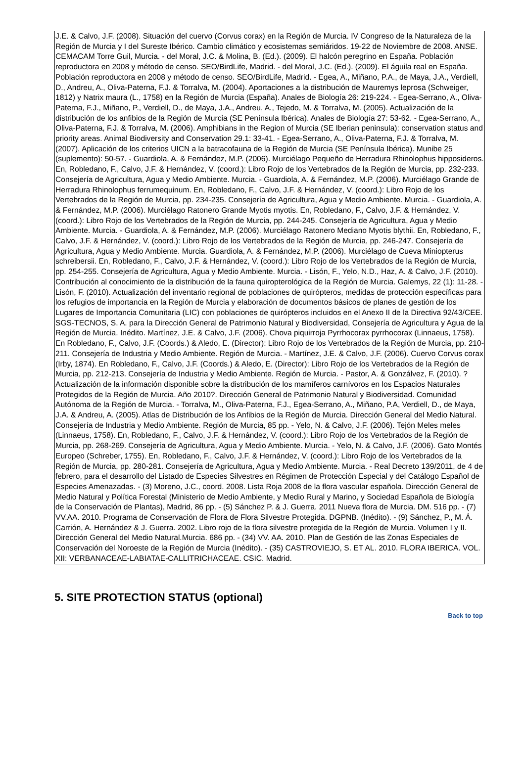J.E. & Calvo, J.F. (2008). Situación del cuervo (Corvus corax) en la Región de Murcia. IV Congreso de la Naturaleza de la Región de Murcia y I del Sureste Ibérico. Cambio climático y ecosistemas semiáridos. 19-22 de Noviembre de 2008. ANSE. CEMACAM Torre Guil, Murcia. - del Moral, J.C. & Molina, B. (Ed.). (2009). El halcón peregrino en España. Población reproductora en 2008 y método de censo. SEO/BirdLife, Madrid. - del Moral, J.C. (Ed.). (2009). El águila real en España. Población reproductora en 2008 y método de censo. SEO/BirdLife, Madrid. - Egea, A., Miñano, P.A., de Maya, J.A., Verdiell, D., Andreu, A., Oliva-Paterna, F.J. & Torralva, M. (2004). Aportaciones a la distribución de Mauremys leprosa (Schweiger, 1812) y Natrix maura (L., 1758) en la Región de Murcia (España). Anales de Biología 26: 219-224. - Egea-Serrano, A., Oliva-Paterna, F.J., Miñano, P., Verdiell, D., de Maya, J.A., Andreu, A., Tejedo, M. & Torralva, M. (2005). Actualización de la distribución de los anfibios de la Región de Murcia (SE Península Ibérica). Anales de Biología 27: 53-62. - Egea-Serrano, A., Oliva-Paterna, F.J. & Torralva, M. (2006). Amphibians in the Region of Murcia (SE Iberian peninsula): conservation status and priority areas. Animal Biodiversity and Conservation 29.1: 33-41. - Egea-Serrano, A., Oliva-Paterna, F.J. & Torralva, M. (2007). Aplicación de los criterios UICN a la batracofauna de la Región de Murcia (SE Península Ibérica). Munibe 25 (suplemento): 50-57. - Guardiola, A. & Fernández, M.P. (2006). Murciélago Pequeño de Herradura Rhinolophus hipposideros. En, Robledano, F., Calvo, J.F. & Hernández, V. (coord.): Libro Rojo de los Vertebrados de la Región de Murcia, pp. 232-233. Consejería de Agricultura, Agua y Medio Ambiente. Murcia. - Guardiola, A. & Fernández, M.P. (2006). Murciélago Grande de Herradura Rhinolophus ferrumequinum. En, Robledano, F., Calvo, J.F. & Hernández, V. (coord.): Libro Rojo de los Vertebrados de la Región de Murcia, pp. 234-235. Consejería de Agricultura, Agua y Medio Ambiente. Murcia. - Guardiola, A. & Fernández, M.P. (2006). Murciélago Ratonero Grande Myotis myotis. En, Robledano, F., Calvo, J.F. & Hernández, V. (coord.): Libro Rojo de los Vertebrados de la Región de Murcia, pp. 244-245. Consejería de Agricultura, Agua y Medio Ambiente. Murcia. - Guardiola, A. & Fernández, M.P. (2006). Murciélago Ratonero Mediano Myotis blythii. En, Robledano, F., Calvo, J.F. & Hernández, V. (coord.): Libro Rojo de los Vertebrados de la Región de Murcia, pp. 246-247. Consejería de Agricultura, Agua y Medio Ambiente. Murcia. Guardiola, A. & Fernández, M.P. (2006). Murciélago de Cueva Miniopterus schreibersii. En, Robledano, F., Calvo, J.F. & Hernández, V. (coord.): Libro Rojo de los Vertebrados de la Región de Murcia, pp. 254-255. Consejería de Agricultura, Agua y Medio Ambiente. Murcia. - Lisón, F., Yelo, N.D., Haz, A. & Calvo, J.F. (2010). Contribución al conocimiento de la distribución de la fauna quiropterológica de la Región de Murcia. Galemys, 22 (1): 11-28. - Lisón, F. (2010). Actualización del inventario regional de poblaciones de quirópteros, medidas de protección específicas para los refugios de importancia en la Región de Murcia y elaboración de documentos básicos de planes de gestión de los Lugares de Importancia Comunitaria (LIC) con poblaciones de quirópteros incluidos en el Anexo II de la Directiva 92/43/CEE. SGS-TECNOS, S. A. para la Dirección General de Patrimonio Natural y Biodiversidad, Consejería de Agricultura y Agua de la Región de Murcia. Inédito. Martínez, J.E. & Calvo, J.F. (2006). Chova piquirroja Pyrrhocorax pyrrhocorax (Linnaeus, 1758). En Robledano, F., Calvo, J.F. (Coords.) & Aledo, E. (Director): Libro Rojo de los Vertebrados de la Región de Murcia, pp. 210-211. Consejería de Industria y Medio Ambiente. Región de Murcia. - Martínez, J.E. & Calvo, J.F. (2006). Cuervo Corvus corax (Irby, 1874). En Robledano, F., Calvo, J.F. (Coords.) & Aledo, E. (Director): Libro Rojo de los Vertebrados de la Región de Murcia, pp. 212-213. Consejería de Industria y Medio Ambiente. Región de Murcia. - Pastor, A. & Gonzálvez, F. (2010). ?Actualización de la información disponible sobre la distribución de los mamíferos carnívoros en los Espacios Naturales Protegidos de la Región de Murcia. Año 2010?. Dirección General de Patrimonio Natural y Biodiversidad. Comunidad Autónoma de la Región de Murcia. - Torralva, M., Oliva-Paterna, F.J., Egea-Serrano, A., Miñano, P.A, Verdiell, D., de Maya, J.A. & Andreu, A. (2005). Atlas de Distribución de los Anfibios de la Región de Murcia. Dirección General del Medio Natural. Consejería de Industria y Medio Ambiente. Región de Murcia, 85 pp. - Yelo, N. & Calvo, J.F. (2006). Tejón Meles meles (Linnaeus, 1758). En, Robledano, F., Calvo, J.F. & Hernández, V. (coord.): Libro Rojo de los Vertebrados de la Región de Murcia, pp. 268-269. Consejería de Agricultura, Agua y Medio Ambiente. Murcia. - Yelo, N. & Calvo, J.F. (2006). Gato Montés Europeo (Schreber, 1755). En, Robledano, F., Calvo, J.F. & Hernández, V. (coord.): Libro Rojo de los Vertebrados de la Región de Murcia, pp. 280-281. Consejería de Agricultura, Agua y Medio Ambiente. Murcia. - Real Decreto 139/2011, de 4 de febrero, para el desarrollo del Listado de Especies Silvestres en Régimen de Protección Especial y del Catálogo Español de Especies Amenazadas. - (3) Moreno, J.C., coord. 2008. Lista Roja 2008 de la flora vascular española. Dirección General de Medio Natural y Política Forestal (Ministerio de Medio Ambiente, y Medio Rural y Marino, y Sociedad Española de Biología de la Conservación de Plantas), Madrid, 86 pp. - (5) Sánchez P. & J. Guerra. 2011 Nueva flora de Murcia. DM. 516 pp. - (7) VV.AA. 2010. Programa de Conservación de Flora de Flora Silvestre Protegida. DGPNB. (Inédito). - (9) Sánchez, P., M. Á. Carrión, A. Hernández & J. Guerra. 2002. Libro rojo de la flora silvestre protegida de la Región de Murcia. Volumen I y II. Dirección General del Medio Natural.Murcia. 686 pp. - (34) VV. AA. 2010. Plan de Gestión de las Zonas Especiales de Conservación del Noroeste de la Región de Murcia (Inédito). - (35) CASTROVIEJO, S. ET AL. 2010. FLORA IBERICA. VOL. XII: VERBANACEAE-LABIATAE-CALLITRICHACEAE. CSIC. Madrid.
5. SITE PROTECTION STATUS (optional)
Back to top